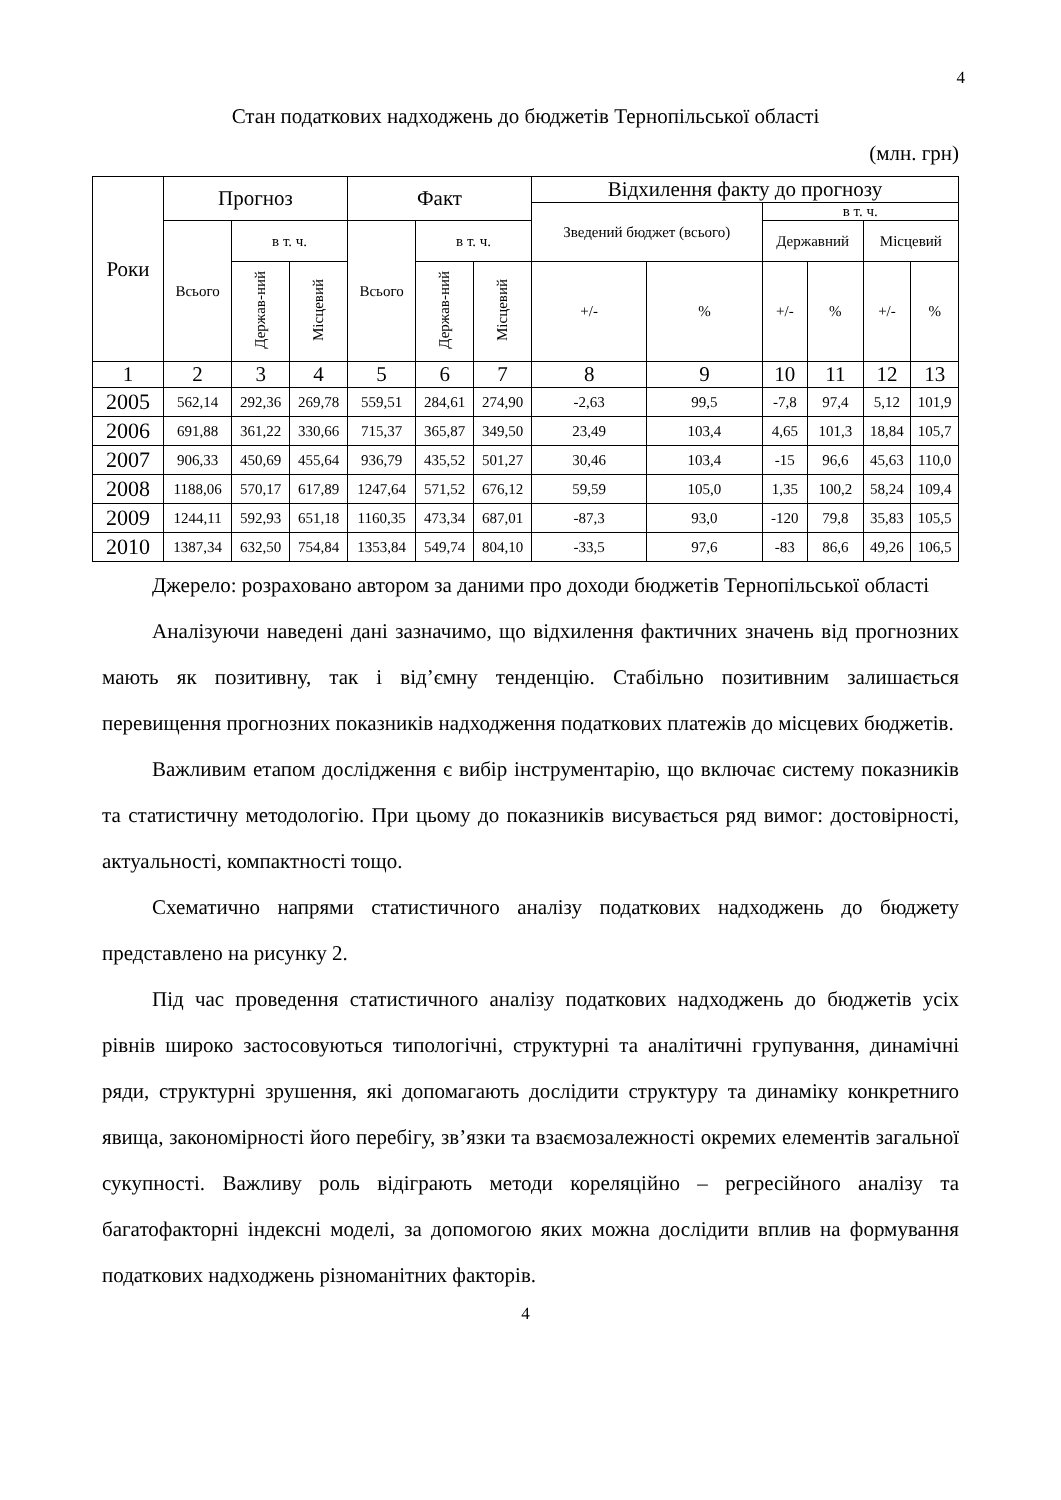4
Стан податкових надходжень до бюджетів Тернопільської області
(млн. грн)
| Роки | Прогноз | | | Факт | | | Відхилення факту до прогнозу | | | | | |
| --- | --- | --- | --- | --- | --- | --- | --- | --- | --- | --- | --- | --- |
| | | | | | | | Зведений бюджет (всього) | | в т. ч. | | | |
| | Всього | в т. ч. | | Всього | в т. ч. | | | | Державний | | Місцевий | |
| | | Держав-ний | Місцевий | | Держав-ний | Місцевий | +/- | % | +/- | % | +/- | % |
| 1 | 2 | 3 | 4 | 5 | 6 | 7 | 8 | 9 | 10 | 11 | 12 | 13 |
| 2005 | 562,14 | 292,36 | 269,78 | 559,51 | 284,61 | 274,90 | -2,63 | 99,5 | -7,8 | 97,4 | 5,12 | 101,9 |
| 2006 | 691,88 | 361,22 | 330,66 | 715,37 | 365,87 | 349,50 | 23,49 | 103,4 | 4,65 | 101,3 | 18,84 | 105,7 |
| 2007 | 906,33 | 450,69 | 455,64 | 936,79 | 435,52 | 501,27 | 30,46 | 103,4 | -15 | 96,6 | 45,63 | 110,0 |
| 2008 | 1188,06 | 570,17 | 617,89 | 1247,64 | 571,52 | 676,12 | 59,59 | 105,0 | 1,35 | 100,2 | 58,24 | 109,4 |
| 2009 | 1244,11 | 592,93 | 651,18 | 1160,35 | 473,34 | 687,01 | -87,3 | 93,0 | -120 | 79,8 | 35,83 | 105,5 |
| 2010 | 1387,34 | 632,50 | 754,84 | 1353,84 | 549,74 | 804,10 | -33,5 | 97,6 | -83 | 86,6 | 49,26 | 106,5 |
Джерело: розраховано автором за даними про доходи бюджетів Тернопільської області
Аналізуючи наведені дані зазначимо, що відхилення фактичних значень від прогнозних мають як позитивну, так і від’ємну тенденцію. Стабільно позитивним залишається перевищення прогнозних показників надходження податкових платежів до місцевих бюджетів.
Важливим етапом дослідження є вибір інструментарію, що включає систему показників та статистичну методологію. При цьому до показників висувається ряд вимог: достовірності, актуальності, компактності тощо.
Схематично напрями статистичного аналізу податкових надходжень до бюджету представлено на рисунку 2.
Під час проведення статистичного аналізу податкових надходжень до бюджетів усіх рівнів широко застосовуються типологічні, структурні та аналітичні групування, динамічні ряди, структурні зрушення, які допомагають дослідити структуру та динаміку конкретниго явища, закономірності його перебігу, зв’язки та взаємозалежності окремих елементів загальної сукупності. Важливу роль відіграють методи кореляційно – регресійного аналізу та багатофакторні індексні моделі, за допомогою яких можна дослідити вплив на формування податкових надходжень різноманітних факторів.
4